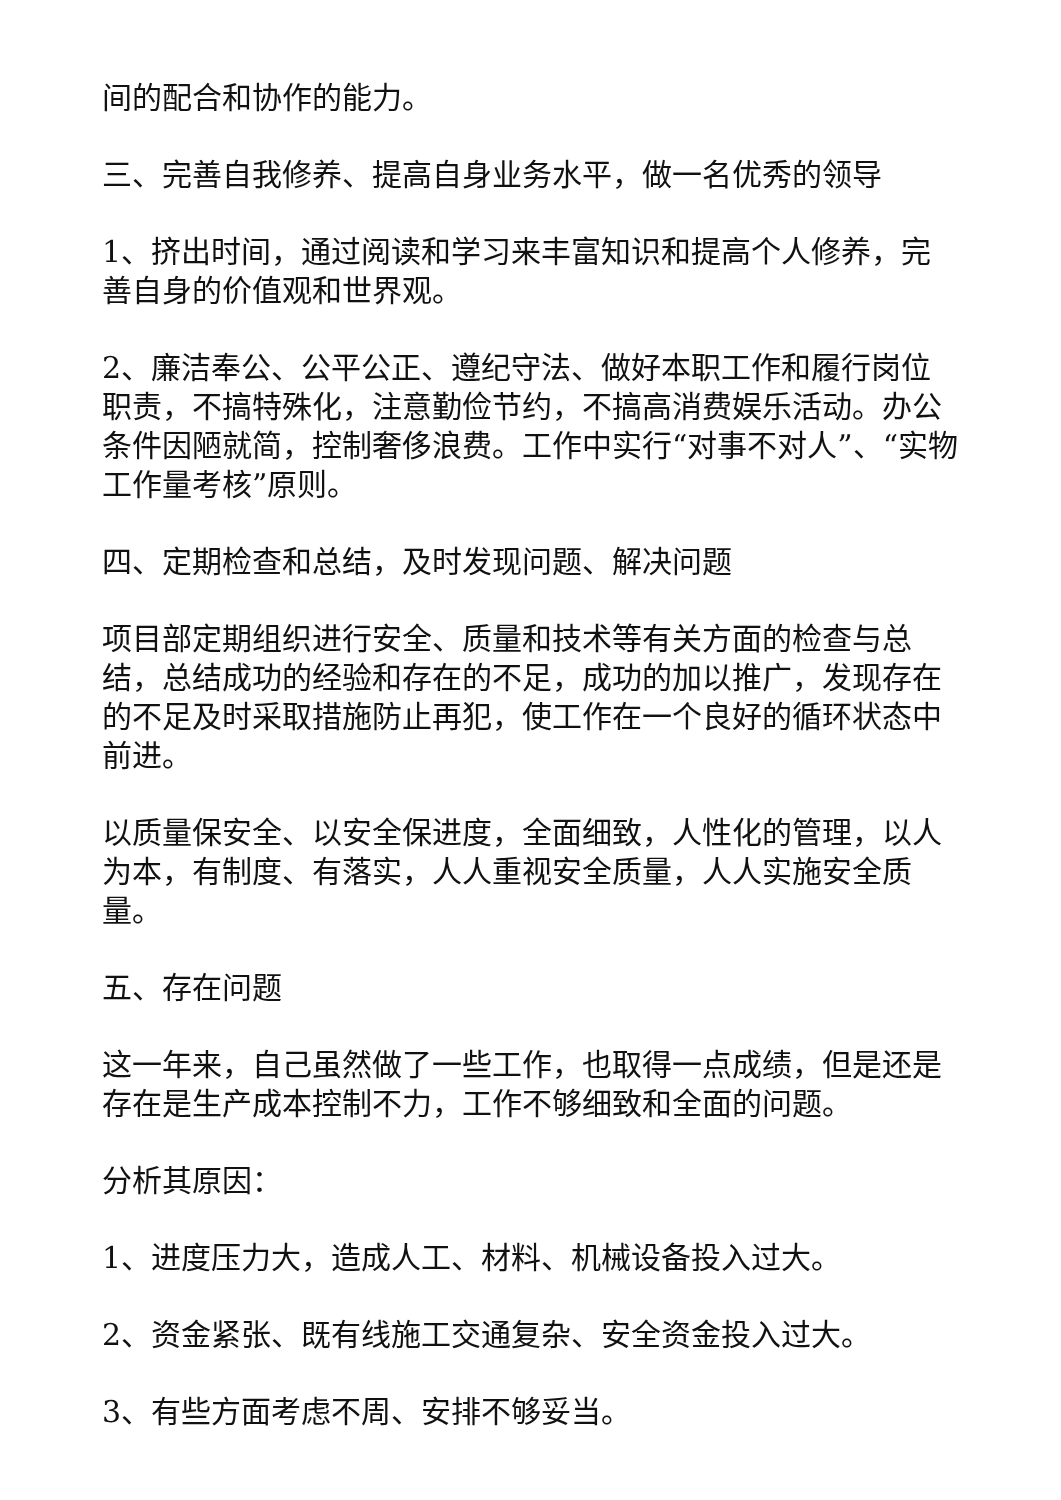间的配合和协作的能力。
三、完善自我修养、提高自身业务水平，做一名优秀的领导
1、挤出时间，通过阅读和学习来丰富知识和提高个人修养，完善自身的价值观和世界观。
2、廉洁奉公、公平公正、遵纪守法、做好本职工作和履行岗位职责，不搞特殊化，注意勤俭节约，不搞高消费娱乐活动。办公条件因陋就简，控制奢侈浪费。工作中实行“对事不对人”、“实物工作量考核”原则。
四、定期检查和总结，及时发现问题、解决问题
项目部定期组织进行安全、质量和技术等有关方面的检查与总结，总结成功的经验和存在的不足，成功的加以推广，发现存在的不足及时采取措施防止再犯，使工作在一个良好的循环状态中前进。
以质量保安全、以安全保进度，全面细致，人性化的管理，以人为本，有制度、有落实，人人重视安全质量，人人实施安全质量。
五、存在问题
这一年来，自己虽然做了一些工作，也取得一点成绩，但是还是存在是生产成本控制不力，工作不够细致和全面的问题。
分析其原因：
1、进度压力大，造成人工、材料、机械设备投入过大。
2、资金紧张、既有线施工交通复杂、安全资金投入过大。
3、有些方面考虑不周、安排不够妥当。